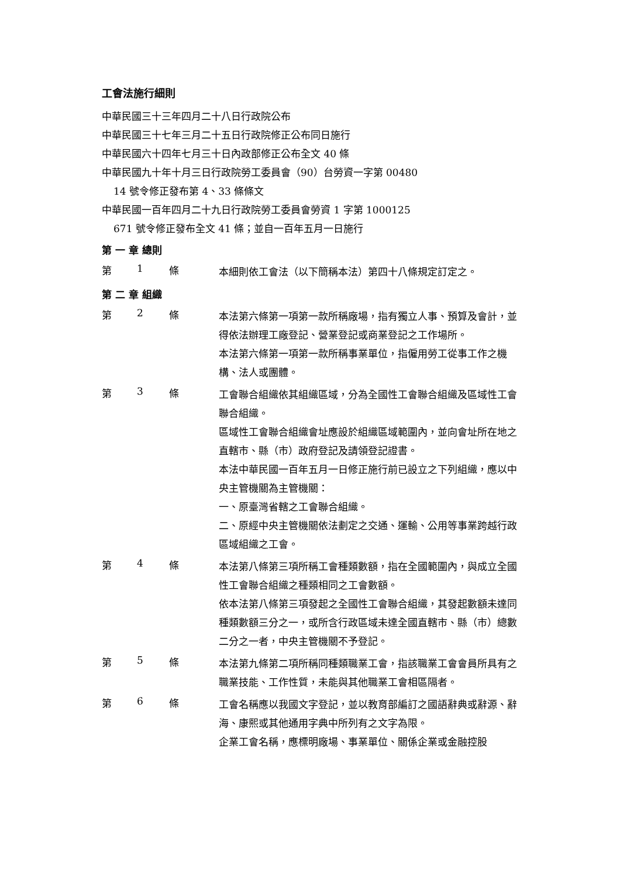工會法施行細則
中華民國三十三年四月二十八日行政院公布
中華民國三十七年三月二十五日行政院修正公布同日施行
中華民國六十四年七月三十日內政部修正公布全文 40 條
中華民國九十年十月三日行政院勞工委員會（90）台勞資一字第 00480
14 號令修正發布第 4、33 條條文
中華民國一百年四月二十九日行政院勞工委員會勞資 1 字第 1000125
671 號令修正發布全文 41 條；並自一百年五月一日施行
第 一 章 總則
第 1 條
本細則依工會法（以下簡稱本法）第四十八條規定訂定之。
第 二 章 組織
第 2 條
本法第六條第一項第一款所稱廠場，指有獨立人事、預算及會計，並得依法辦理工廠登記、營業登記或商業登記之工作場所。
本法第六條第一項第一款所稱事業單位，指僱用勞工從事工作之機構、法人或團體。
第 3 條
工會聯合組織依其組織區域，分為全國性工會聯合組織及區域性工會聯合組織。
區域性工會聯合組織會址應設於組織區域範圍內，並向會址所在地之直轄市、縣（市）政府登記及請領登記證書。
本法中華民國一百年五月一日修正施行前已設立之下列組織，應以中央主管機關為主管機關：
一、原臺灣省轄之工會聯合組織。
二、原經中央主管機關依法劃定之交通、運輸、公用等事業跨越行政區域組織之工會。
第 4 條
本法第八條第三項所稱工會種類數額，指在全國範圍內，與成立全國性工會聯合組織之種類相同之工會數額。
依本法第八條第三項發起之全國性工會聯合組織，其發起數額未達同種類數額三分之一，或所含行政區域未達全國直轄市、縣（市）總數二分之一者，中央主管機關不予登記。
第 5 條
本法第九條第二項所稱同種類職業工會，指該職業工會會員所具有之職業技能、工作性質，未能與其他職業工會相區隔者。
第 6 條
工會名稱應以我國文字登記，並以教育部編訂之國語辭典或辭源、辭海、康熙或其他通用字典中所列有之文字為限。
企業工會名稱，應標明廠場、事業單位、關係企業或金融控股